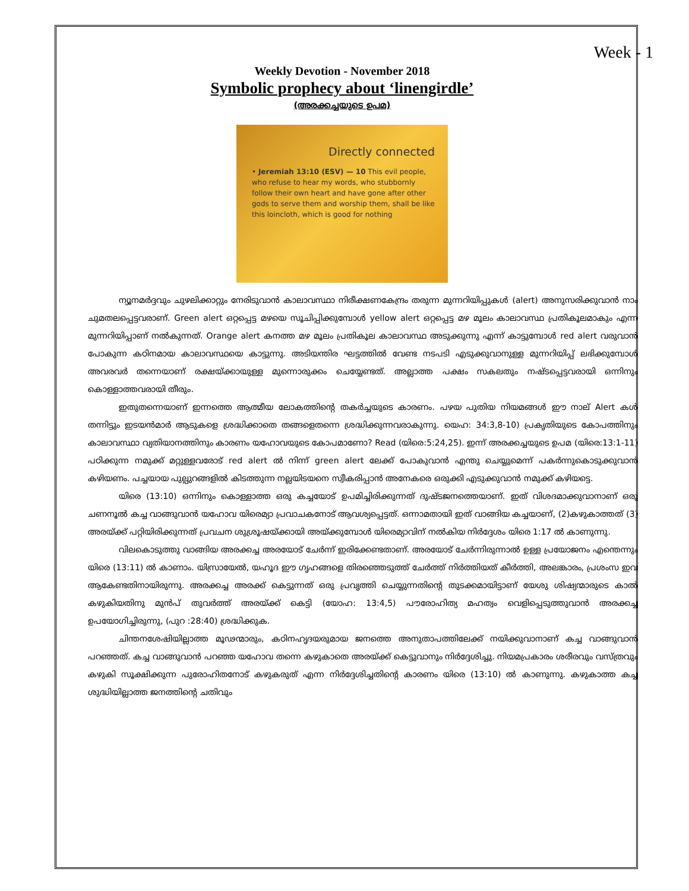Week - 1
Weekly Devotion - November 2018
Symbolic prophecy about ‘linengirdle’
(അരക്കച്ചയുടെ ഉപമ)
Directly connected
• Jeremiah 13:10 (ESV) — 10 This evil people, who refuse to hear my words, who stubbornly follow their own heart and have gone after other gods to serve them and worship them, shall be like this loincloth, which is good for nothing
ന്യൂനമർദ്ദവും ചുഴലിക്കാറ്റും നേരിടുവാൻ കാലാവസ്ഥാ നിരീക്ഷണകേന്ദ്രം തരുന്ന മുന്നറിയിപ്പുകൾ (alert) അനുസരിക്കുവാൻ നാം ചുമതലപ്പെട്ടവരാണ്. Green alert ഒറ്റപ്പെട്ട മഴയെ സൂചിപ്പിക്കുമ്പോൾ yellow alert ഒറ്റപ്പെട്ട മഴ മൂലം കാലാവസ്ഥ പ്രതികൂലമാകും എന്ന മുന്നറിയിപ്പാണ് നൽകുന്നത്. Orange alert കനത്ത മഴ മൂലം പ്രതികൂല കാലാവസ്ഥ അടുക്കുന്നു എന്ന് കാട്ടുമ്പോൾ red alert വരുവാൻ പോകുന്ന കഠിനമായ കാലാവസ്ഥയെ കാട്ടുന്നു. അടിയന്തിര ഘട്ടത്തിൽ വേണ്ട നടപടി എടുക്കുവാനുള്ള മുന്നറിയിപ്പ് ലഭിക്കുമ്പോൾ അവരവർ തന്നെയാണ് രക്ഷയ്ക്കായുള്ള മുന്നൊരുക്കം ചെയ്യേണ്ടത്. അല്ലാത്ത പക്ഷം സകലതും നഷ്ടപ്പെട്ടവരായി ഒന്നിനും കൊള്ളാത്തവരായി തീരും.
ഇതുതന്നെയാണ് ഇന്നത്തെ ആത്മീയ ലോകത്തിന്റെ തകർച്ചയുടെ കാരണം. പഴയ പുതിയ നിയമങ്ങൾ ഈ നാല് Alert കൾ തന്നിട്ടും ഇടയൻമാർ ആടുകളെ ശ്രദ്ധിക്കാതെ തങ്ങളെതന്നെ ശ്രദ്ധിക്കുന്നവരാകുന്നു. യെഹ: 34:3,8-10) പ്രകൃതിയുടെ കോപത്തിനും കാലാവസ്ഥാ വ്യതിയാനത്തിനും കാരണം യഹോവയുടെ കോപമാണോ? Read (യിരെ:5:24,25). ഇന്ന് അരക്കച്ചയുടെ ഉപമ (യിരെ:13:1-11) പഠിക്കുന്ന നമുക്ക് മറ്റുള്ളവരോട് red alert ൽ നിന്ന് green alert ലേക്ക് പോകുവാൻ എന്തു ചെയ്യുമെന്ന് പകർന്നുകൊടുക്കുവാൻ കഴിയണം. പച്ചയായ പുല്പുറങ്ങളിൽ കിടത്തുന്ന നല്ലയിടയനെ സ്വീകരിപ്പാൻ അനേകരെ ഒരുക്കി എടുക്കുവാൻ നമുക്ക് കഴിയട്ടെ.
യിരെ (13:10) ഒന്നിനും കൊള്ളാത്ത ഒരു കച്ചയോട് ഉപമിച്ചിരിക്കുന്നത് ദുഷ്ടജനത്തെയാണ്. ഇത് വിശദമാക്കുവാനാണ് ഒരു ചണനൂൽ കച്ച വാങ്ങുവാൻ യഹോവ യിരെമ്യാ പ്രവാചകനോട് ആവശ്യപ്പെട്ടത്. ഒന്നാമതായി ഇത് വാങ്ങിയ കച്ചയാണ്, (2)കഴുകാത്തത് (3) അരയ്ക്ക് പറ്റിയിരിക്കുന്നത് പ്രവചന ശുശ്രൂഷയ്ക്കായി അയ്ക്കുമ്പോൾ യിരെമ്യാവിന് നൽകിയ നിർദ്ദേശം യിരെ 1:17 ൽ കാണുന്നു.
വിലകൊടുത്തു വാങ്ങിയ അരക്കച്ച അരയോട് ചേർന്ന് ഇരിക്കേണ്ടതാണ്. അരയോട് ചേർന്നിരുന്നാൽ ഉള്ള പ്രയോജനം എന്തെന്നും യിരെ (13:11) ൽ കാണാം. യിസ്രായേൽ, യഹൂദ ഈ ഗൃഹങ്ങളെ തിരഞ്ഞെടുത്ത് ചേർത്ത് നിർത്തിയത് കീർത്തി, അലങ്കാരം, പ്രശംസ ഇവ ആകേണ്ടതിനായിരുന്നു. അരക്കച്ച അരക്ക് കെട്ടുന്നത് ഒരു പ്രവൃത്തി ചെയ്യുന്നതിന്റെ തുടക്കമായിട്ടാണ് യേശു ശിഷ്യന്മാരുടെ കാൽ കഴുകിയതിനു മുൻപ് തുവർത്ത് അരയ്ക്ക് കെട്ടി (യോഹ: 13:4,5) പൗരോഹിത്യ മഹത്വം വെളിപ്പെടുത്തുവാൻ അരക്കച്ച ഉപയോഗിച്ചിരുന്നു, (പുറ :28:40) ശ്രദ്ധിക്കുക.
ചിന്തനശേഷിയില്ലാത്ത മൂഢന്മാരും, കഠിനഹൃദയരുമായ ജനത്തെ അനുതാപത്തിലേക്ക് നയിക്കുവാനാണ് കച്ച വാങ്ങുവാൻ പറഞ്ഞത്. കച്ച വാങ്ങുവാൻ പറഞ്ഞ യഹോവ തന്നെ കഴുകാതെ അരയ്ക്ക് കെട്ടുവാനും നിർദ്ദേശിച്ചു. നിയമപ്രകാരം ശരീരവും വസ്ത്രവും കഴുകി സൂക്ഷിക്കുന്ന പുരോഹിതനോട് കഴുകരുത് എന്ന നിർദ്ദേശിച്ചതിന്റെ കാരണം യിരെ (13:10) ൽ കാണുന്നു. കഴുകാത്ത കച്ച ശുദ്ധിയില്ലാത്ത ജനത്തിന്റെ ചതിവും